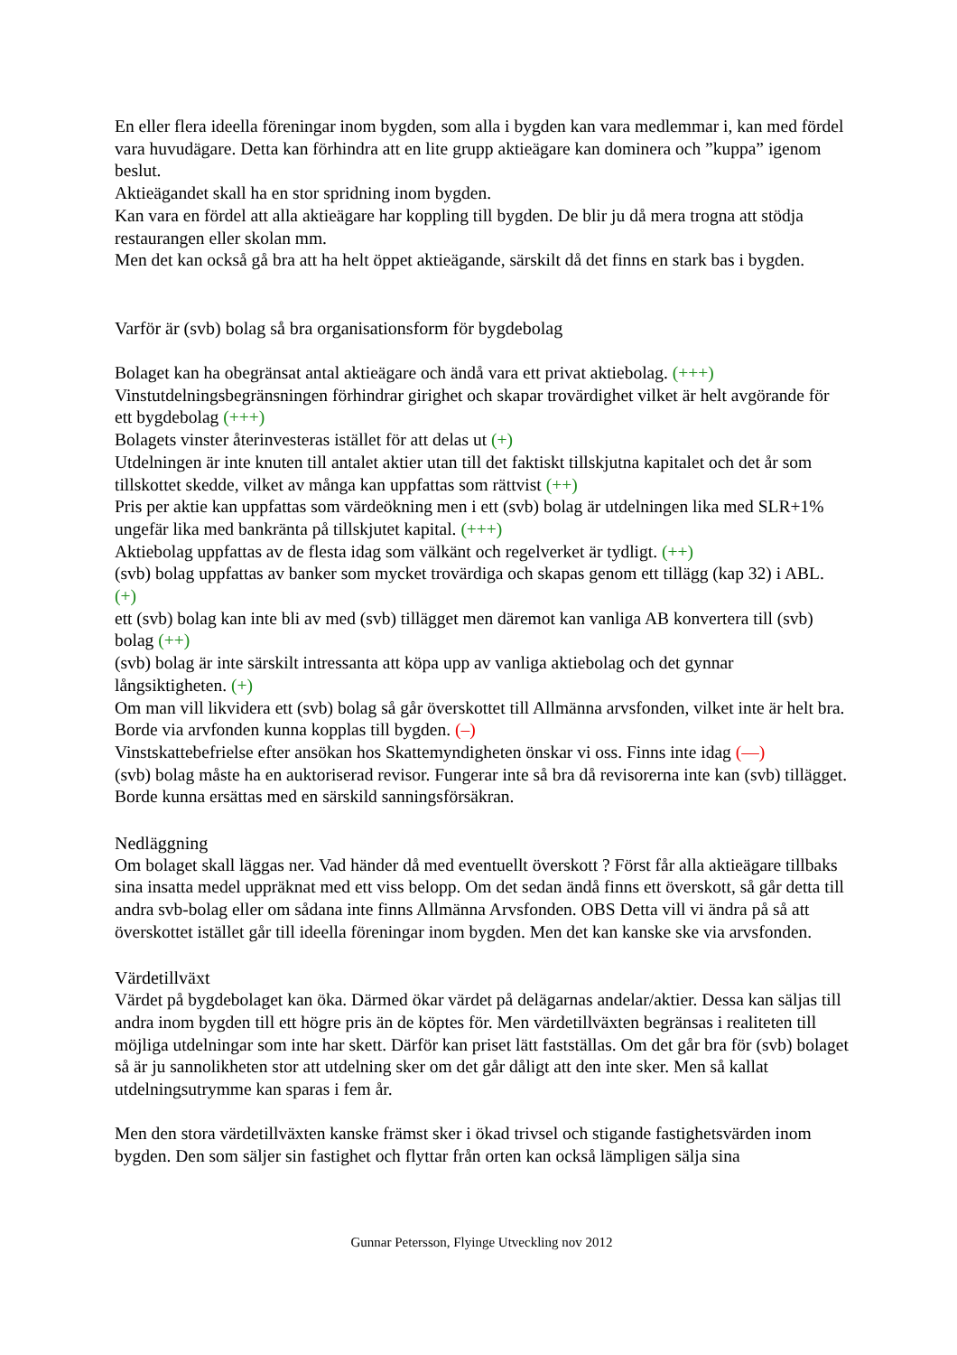En eller flera ideella föreningar inom bygden, som alla i bygden kan vara medlemmar i, kan med fördel vara huvudägare. Detta kan förhindra att en lite grupp aktieägare kan dominera och ”kuppa” igenom beslut.
Aktieägandet skall ha en stor spridning inom bygden.
Kan vara en fördel att alla aktieägare har koppling till bygden. De blir ju då mera trogna att stödja restaurangen eller skolan mm.
Men det kan också gå bra att ha helt öppet aktieägande, särskilt då det finns en stark bas i bygden.
Varför är (svb) bolag så bra organisationsform för bygdebolag
Bolaget kan ha obegränsat antal aktieägare och ändå vara ett privat aktiebolag. (+++)
Vinstutdelningsbegränsningen förhindrar girighet och skapar trovärdighet vilket är helt avgörande för ett bygdebolag (+++)
Bolagets vinster återinvesteras istället för att delas ut (+)
Utdelningen är inte knuten till antalet aktier utan till det faktiskt tillskjutna kapitalet och det år som tillskottet skedde, vilket av många kan uppfattas som rättvist (++)
Pris per aktie kan uppfattas som värdeökning men i ett (svb) bolag är utdelningen lika med SLR+1% ungefär lika med bankränta på tillskjutet kapital. (+++)
Aktiebolag uppfattas av de flesta idag som välkänt och regelverket är tydligt. (++)
(svb) bolag uppfattas av banker som mycket trovärdiga och skapas genom ett tillägg (kap 32) i ABL. (+)
ett (svb) bolag kan inte bli av med (svb) tillägget men däremot kan vanliga AB konvertera till (svb) bolag (++)
(svb) bolag är inte särskilt intressanta att köpa upp av vanliga aktiebolag och det gynnar långsiktigheten. (+)
Om man vill likvidera ett (svb) bolag så går överskottet till Allmänna arvsfonden, vilket inte är helt bra. Borde via arvfonden kunna kopplas till bygden. (–)
Vinstskattebefrielse efter ansökan hos Skattemyndigheten önskar vi oss. Finns inte idag (—)
(svb) bolag måste ha en auktoriserad revisor. Fungerar inte så bra då revisorerna inte kan (svb) tillägget. Borde kunna ersättas med en särskild sanningsförsäkran.
Nedläggning
Om bolaget skall läggas ner. Vad händer då med eventuellt överskott ? Först får alla aktieägare tillbaks sina insatta medel uppräknat med ett viss belopp. Om det sedan ändå finns ett överskott, så går detta till andra svb-bolag eller om sådana inte finns Allmänna Arvsfonden. OBS Detta vill vi ändra på så att överskottet istället går till ideella föreningar inom bygden. Men det kan kanske ske via arvsfonden.
Värdetillväxt
Värdet på bygdebolaget kan öka. Därmed ökar värdet på delägarnas andelar/aktier. Dessa kan säljas till andra inom bygden till ett högre pris än de köptes för. Men värdetillväxten begränsas i realiteten till möjliga utdelningar som inte har skett. Därför kan priset lätt fastställas. Om det går bra för (svb) bolaget så är ju sannolikheten stor att utdelning sker om det går dåligt att den inte sker. Men så kallat utdelningsutrymme kan sparas i fem år.
Men den stora värdetillväxten kanske främst sker i ökad trivsel och stigande fastighetsvärden inom bygden. Den som säljer sin fastighet och flyttar från orten kan också lämpligen sälja sina
Gunnar Petersson, Flyinge Utveckling nov 2012